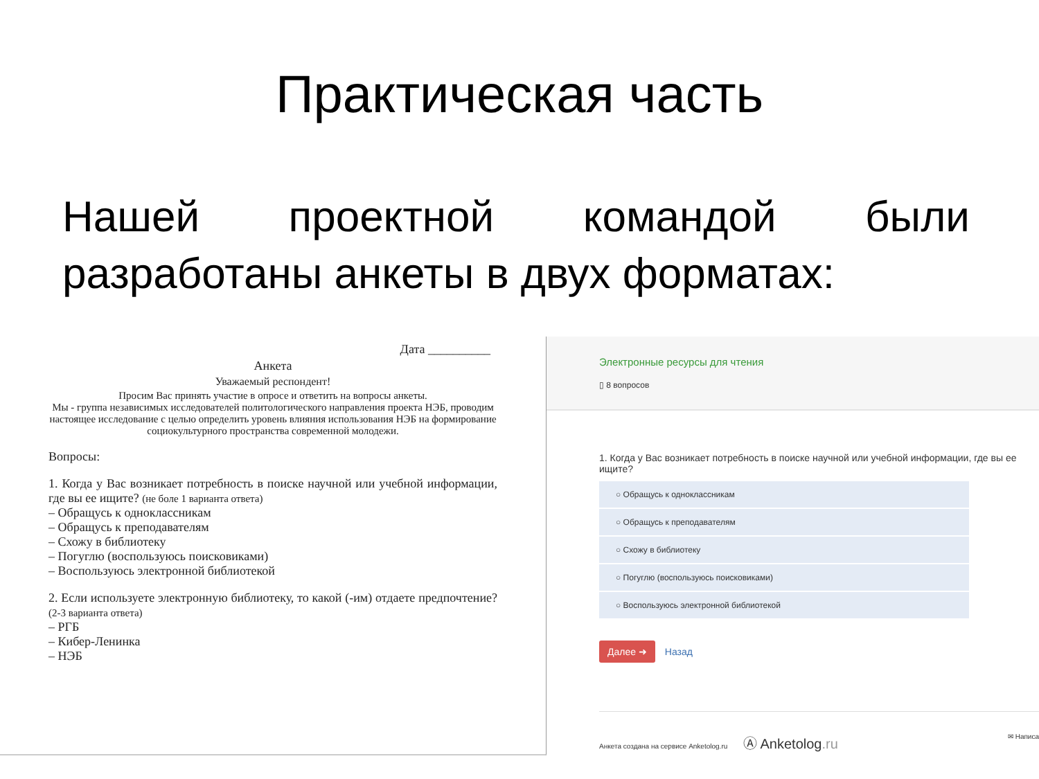Практическая часть
Нашей проектной командой были разработаны анкеты в двух форматах:
Дата __________
Анкета
Уважаемый респондент!
Просим Вас принять участие в опросе и ответить на вопросы анкеты.
Мы - группа независимых исследователей политологического направления проекта НЭБ, проводим настоящее исследование с целью определить уровень влияния использования НЭБ на формирование социокультурного пространства современной молодежи.
Вопросы:
1. Когда у Вас возникает потребность в поиске научной или учебной информации, где вы ее ищите? (не боле 1 варианта ответа)
– Обращусь к одноклассникам
– Обращусь к преподавателям
– Схожу в библиотеку
– Погуглю (воспользуюсь поисковиками)
– Воспользуюсь электронной библиотекой
2. Если используете электронную библиотеку, то какой (-им) отдаете предпочтение? (2-3 варианта ответа)
– РГБ
– Кибер-Ленинка
– НЭБ
Электронные ресурсы для чтения
▯ 8 вопросов
1. Когда у Вас возникает потребность в поиске научной или учебной информации, где вы ее ищите?
○ Обращусь к одноклассникам
○ Обращусь к преподавателям
○ Схожу в библиотеку
○ Погуглю (воспользуюсь поисковиками)
○ Воспользуюсь электронной библиотекой
Далее ➜ Назад
Анкета создана на сервисе Anketolog.ru Ⓐ Anketolog.ru ✉ Написа